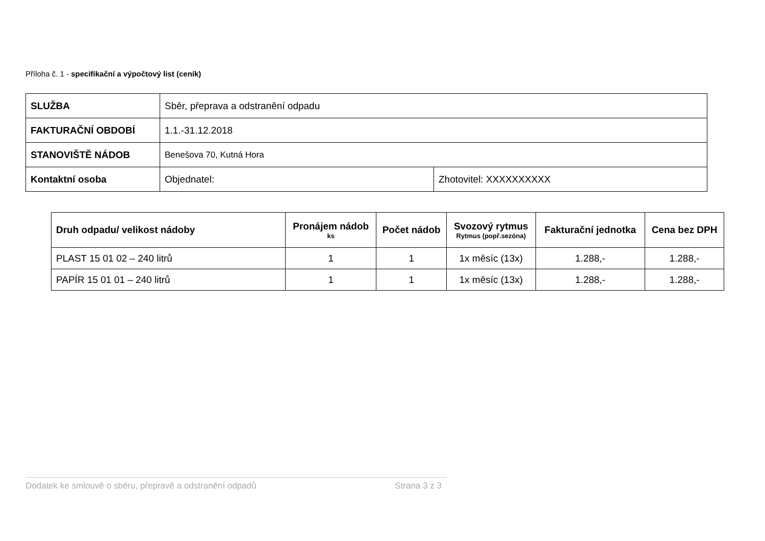Příloha č. 1 - specifikační a výpočtový list (ceník)
| SLUŽBA | Sběr, přeprava a odstranění odpadu | |
| FAKTURAČNÍ OBDOBÍ | 1.1.-31.12.2018 | |
| STANOVIŠTĚ NÁDOB | Benešova 70, Kutná Hora | |
| Kontaktní osoba | Objednatel: | Zhotovitel: XXXXXXXXXX |
| Druh odpadu/ velikost nádoby | Pronájem nádob ks | Počet nádob | Svozový rytmus Rytmus (popř.sezóna) | Fakturační jednotka | Cena bez DPH |
| --- | --- | --- | --- | --- | --- |
| PLAST 15 01 02 – 240 litrů | 1 | 1 | 1x měsíc (13x) | 1.288,- | 1.288,- |
| PAPÍR 15 01 01 – 240 litrů | 1 | 1 | 1x měsíc (13x) | 1.288,- | 1.288,- |
Dodatek ke smlouvě o sběru, přepravě a odstranění odpadů Strana 3 z 3